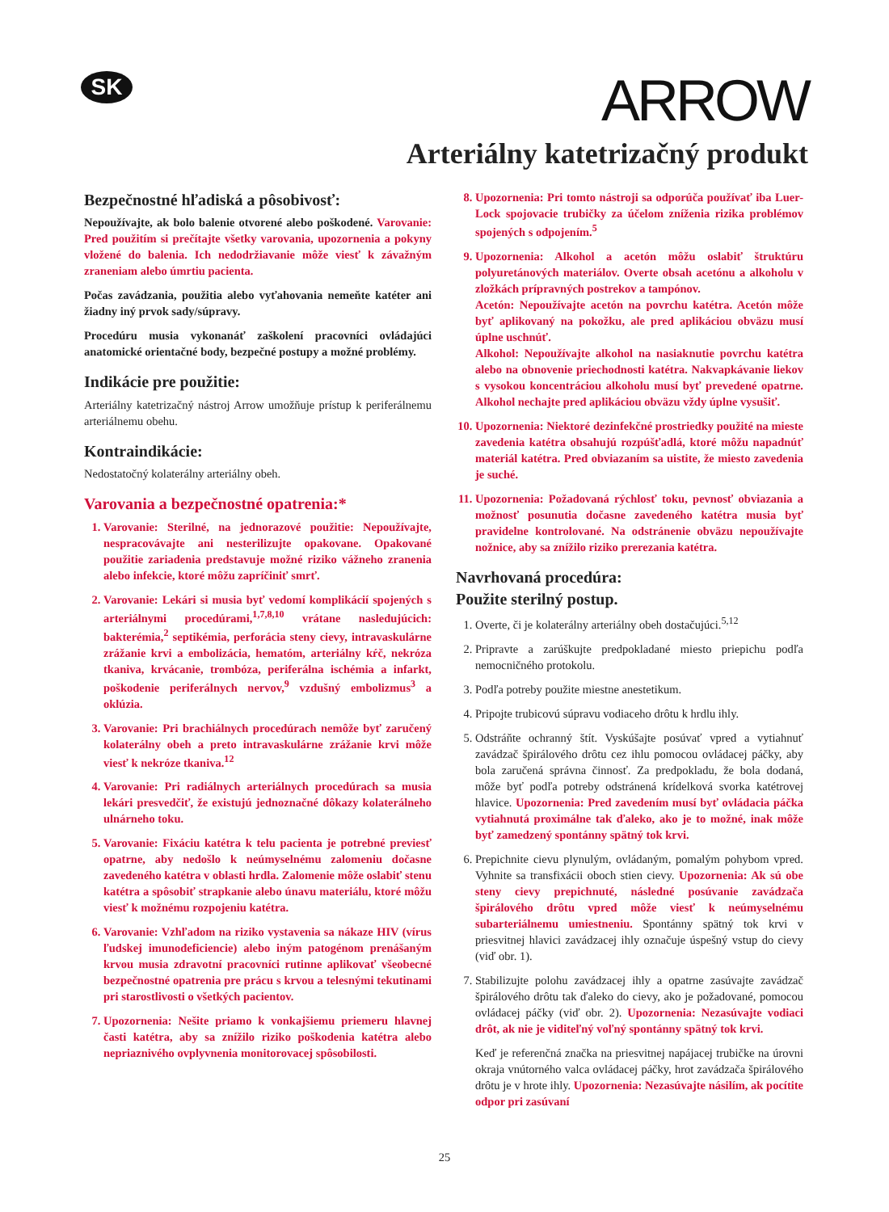SK
ARROW
Arteriálny katetrizačný produkt
Bezpečnostné hľadiská a pôsobivosť:
Nepoužívajte, ak bolo balenie otvorené alebo poškodené. Varovanie: Pred použitím si prečítajte všetky varovania, upozornenia a pokyny vložené do balenia. Ich nedodržiavanie môže viesť k závažným zraneniam alebo úmrtiu pacienta.
Počas zavádzania, použitia alebo vyťahovania nemeňte katéter ani žiadny iný prvok sady/súpravy.
Procedúru musia vykonanáť zaškolení pracovníci ovládajúci anatomické orientačné body, bezpečné postupy a možné problémy.
Indikácie pre použitie:
Arteriálny katetrizačný nástroj Arrow umožňuje prístup k periferálnemu arteriálnemu obehu.
Kontraindikácie:
Nedostatočný kolaterálny arteriálny obeh.
Varovania a bezpečnostné opatrenia:*
1. Varovanie: Sterilné, na jednorazové použitie: Nepoužívajte, nespracovávajte ani nesterilizujte opakovane. Opakované použitie zariadenia predstavuje možné riziko vážneho zranenia alebo infekcie, ktoré môžu zapríčiniť smrť.
2. Varovanie: Lekári si musia byť vedomí komplikácií spojených s arteriálnymi procedúrami,<sup>1,7,8,10</sup> vrátane nasledujúcich: bakterémia,<sup>2</sup> septikémia, perforácia steny cievy, intravaskulárne zrážanie krvi a embolizácia, hematóm, arteriálny kŕč, nekróza tkaniva, krvácanie, trombóza, periferálna ischémia a infarkt, poškodenie periferálnych nervov,<sup>9</sup> vzdušný embolizmus<sup>3</sup> a oklúzia.
3. Varovanie: Pri brachiálnych procedúrach nemôže byť zaručený kolaterálny obeh a preto intravaskulárne zrážanie krvi môže viesť k nekróze tkaniva.<sup>12</sup>
4. Varovanie: Pri radiálnych arteriálnych procedúrach sa musia lekári presvedčiť, že existujú jednoznačné dôkazy kolaterálneho ulnárneho toku.
5. Varovanie: Fixáciu katétra k telu pacienta je potrebné previesť opatrne, aby nedošlo k neúmyselnému zalomeniu dočasne zavedeného katétra v oblasti hrdla. Zalomenie môže oslabiť stenu katétra a spôsobiť strapkanie alebo únavu materiálu, ktoré môžu viesť k možnému rozpojeniu katétra.
6. Varovanie: Vzhľadom na riziko vystavenia sa nákaze HIV (vírus ľudskej imunodeficiencie) alebo iným patogénom prenášaným krvou musia zdravotní pracovníci rutinne aplikovať všeobecné bezpečnostné opatrenia pre prácu s krvou a telesnými tekutinami pri starostlivosti o všetkých pacientov.
7. Upozornenia: Nešite priamo k vonkajšiemu priemeru hlavnej časti katétra, aby sa znížilo riziko poškodenia katétra alebo nepriaznivého ovplyvnenia monitorovacej spôsobilosti.
8. Upozornenia: Pri tomto nástroji sa odporúča používať iba Luer-Lock spojovacie trubičky za účelom zníženia rizika problémov spojených s odpojením.<sup>5</sup>
9. Upozornenia: Alkohol a acetón môžu oslabiť štruktúru polyuretánových materiálov. Overte obsah acetónu a alkoholu v zložkách prípravných postrekov a tampónov.
Acetón: Nepoužívajte acetón na povrchu katétra. Acetón môže byť aplikovaný na pokožku, ale pred aplikáciou obväzu musí úplne uschnúť.
Alkohol: Nepoužívajte alkohol na nasiaknutie povrchu katétra alebo na obnovenie priechodnosti katétra. Nakvapkávanie liekov s vysokou koncentráciou alkoholu musí byť prevedené opatrne. Alkohol nechajte pred aplikáciou obväzu vždy úplne vysušiť.
10. Upozornenia: Niektoré dezinfekčné prostriedky použité na mieste zavedenia katétra obsahujú rozpúšťadlá, ktoré môžu napadnúť materiál katétra. Pred obviazaním sa uistite, že miesto zavedenia je suché.
11. Upozornenia: Požadovaná rýchlosť toku, pevnosť obviazania a možnosť posunutia dočasne zavedeného katétra musia byť pravidelne kontrolované. Na odstránenie obväzu nepoužívajte nožnice, aby sa znížilo riziko prerezania katétra.
Navrhovaná procedúra:
Použite sterilný postup.
1. Overte, či je kolaterálny arteriálny obeh dostačujúci.<sup>5,12</sup>
2. Pripravte a zarúškujte predpokladané miesto priepichu podľa nemocničného protokolu.
3. Podľa potreby použite miestne anestetikum.
4. Pripojte trubicovú súpravu vodiaceho drôtu k hrdlu ihly.
5. Odstráňte ochranný štít. Vyskúšajte posúvať vpred a vytiahnuť zavádzač špirálového drôtu cez ihlu pomocou ovládacej páčky, aby bola zaručená správna činnosť. Za predpokladu, že bola dodaná, môže byť podľa potreby odstránená krídelková svorka katétrovej hlavice. Upozornenia: Pred zavedením musí byť ovládacia páčka vytiahnutá proximálne tak ďaleko, ako je to možné, inak môže byť zamedzený spontánny spätný tok krvi.
6. Prepichnite cievu plynulým, ovládaným, pomalým pohybom vpred. Vyhnite sa transfixácii oboch stien cievy. Upozornenia: Ak sú obe steny cievy prepichnuté, následné posúvanie zavádzača špirálového drôtu vpred môže viesť k neúmyselnému subarteriálnemu umiestneniu. Spontánny spätný tok krvi v priesvitnej hlavici zavádzacej ihly označuje úspešný vstup do cievy (viď obr. 1).
7. Stabilizujte polohu zavádzacej ihly a opatrne zasúvajte zavádzač špirálového drôtu tak ďaleko do cievy, ako je požadované, pomocou ovládacej páčky (viď obr. 2). Upozornenia: Nezasúvajte vodiaci drôt, ak nie je viditeľný voľný spontánny spätný tok krvi.
Keď je referenčná značka na priesvitnej napájacej trubičke na úrovni okraja vnútorného valca ovládacej páčky, hrot zavádzača špirálového drôtu je v hrote ihly. Upozornenia: Nezasúvajte násilím, ak pocítite odpor pri zasúvaní
25